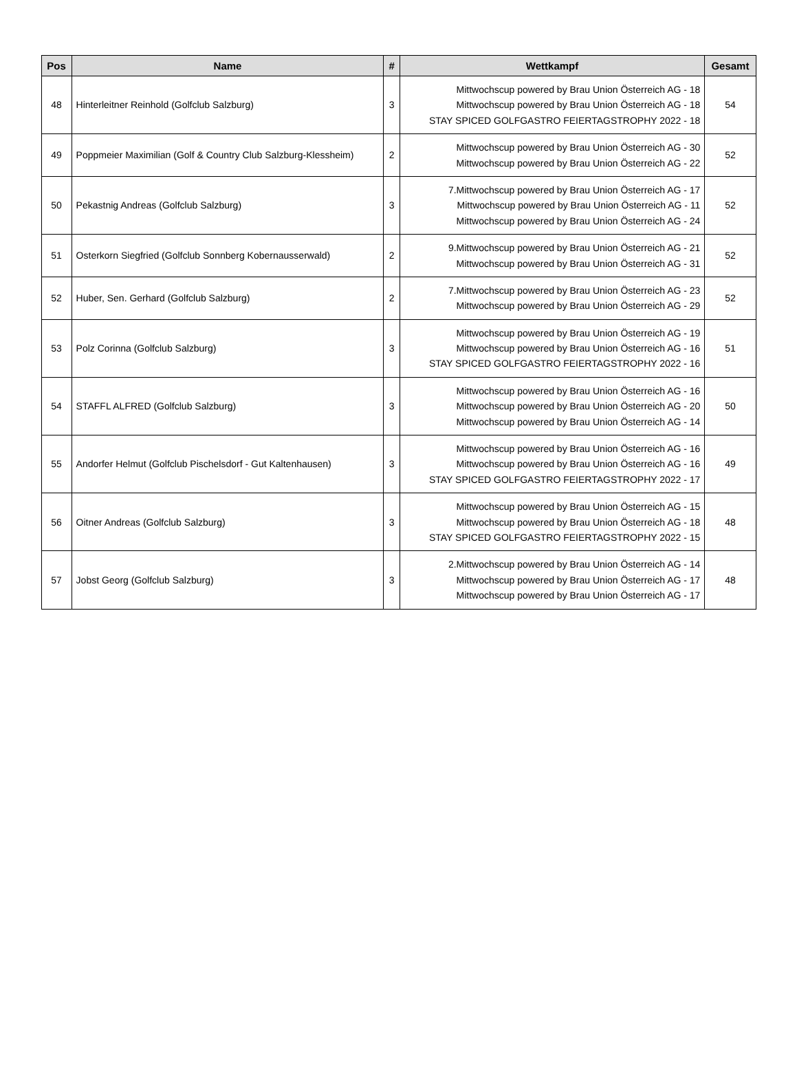| Pos | Name | # | Wettkampf | Gesamt |
| --- | --- | --- | --- | --- |
| 48 | Hinterleitner Reinhold (Golfclub Salzburg) | 3 | Mittwochscup powered by Brau Union Österreich AG - 18 Mittwochscup powered by Brau Union Österreich AG - 18 STAY SPICED GOLFGASTRO FEIERTAGSTROPHY 2022 - 18 | 54 |
| 49 | Poppmeier Maximilian (Golf & Country Club Salzburg-Klessheim) | 2 | Mittwochscup powered by Brau Union Österreich AG - 30 Mittwochscup powered by Brau Union Österreich AG - 22 | 52 |
| 50 | Pekastnig Andreas (Golfclub Salzburg) | 3 | 7.Mittwochscup powered by Brau Union Österreich AG - 17 Mittwochscup powered by Brau Union Österreich AG - 11 Mittwochscup powered by Brau Union Österreich AG - 24 | 52 |
| 51 | Osterkorn Siegfried (Golfclub Sonnberg Kobernausserwald) | 2 | 9.Mittwochscup powered by Brau Union Österreich AG - 21 Mittwochscup powered by Brau Union Österreich AG - 31 | 52 |
| 52 | Huber, Sen. Gerhard (Golfclub Salzburg) | 2 | 7.Mittwochscup powered by Brau Union Österreich AG - 23 Mittwochscup powered by Brau Union Österreich AG - 29 | 52 |
| 53 | Polz Corinna (Golfclub Salzburg) | 3 | Mittwochscup powered by Brau Union Österreich AG - 19 Mittwochscup powered by Brau Union Österreich AG - 16 STAY SPICED GOLFGASTRO FEIERTAGSTROPHY 2022 - 16 | 51 |
| 54 | STAFFL ALFRED (Golfclub Salzburg) | 3 | Mittwochscup powered by Brau Union Österreich AG - 16 Mittwochscup powered by Brau Union Österreich AG - 20 Mittwochscup powered by Brau Union Österreich AG - 14 | 50 |
| 55 | Andorfer Helmut (Golfclub Pischelsdorf - Gut Kaltenhausen) | 3 | Mittwochscup powered by Brau Union Österreich AG - 16 Mittwochscup powered by Brau Union Österreich AG - 16 STAY SPICED GOLFGASTRO FEIERTAGSTROPHY 2022 - 17 | 49 |
| 56 | Oitner Andreas (Golfclub Salzburg) | 3 | Mittwochscup powered by Brau Union Österreich AG - 15 Mittwochscup powered by Brau Union Österreich AG - 18 STAY SPICED GOLFGASTRO FEIERTAGSTROPHY 2022 - 15 | 48 |
| 57 | Jobst Georg (Golfclub Salzburg) | 3 | 2.Mittwochscup powered by Brau Union Österreich AG - 14 Mittwochscup powered by Brau Union Österreich AG - 17 Mittwochscup powered by Brau Union Österreich AG - 17 | 48 |